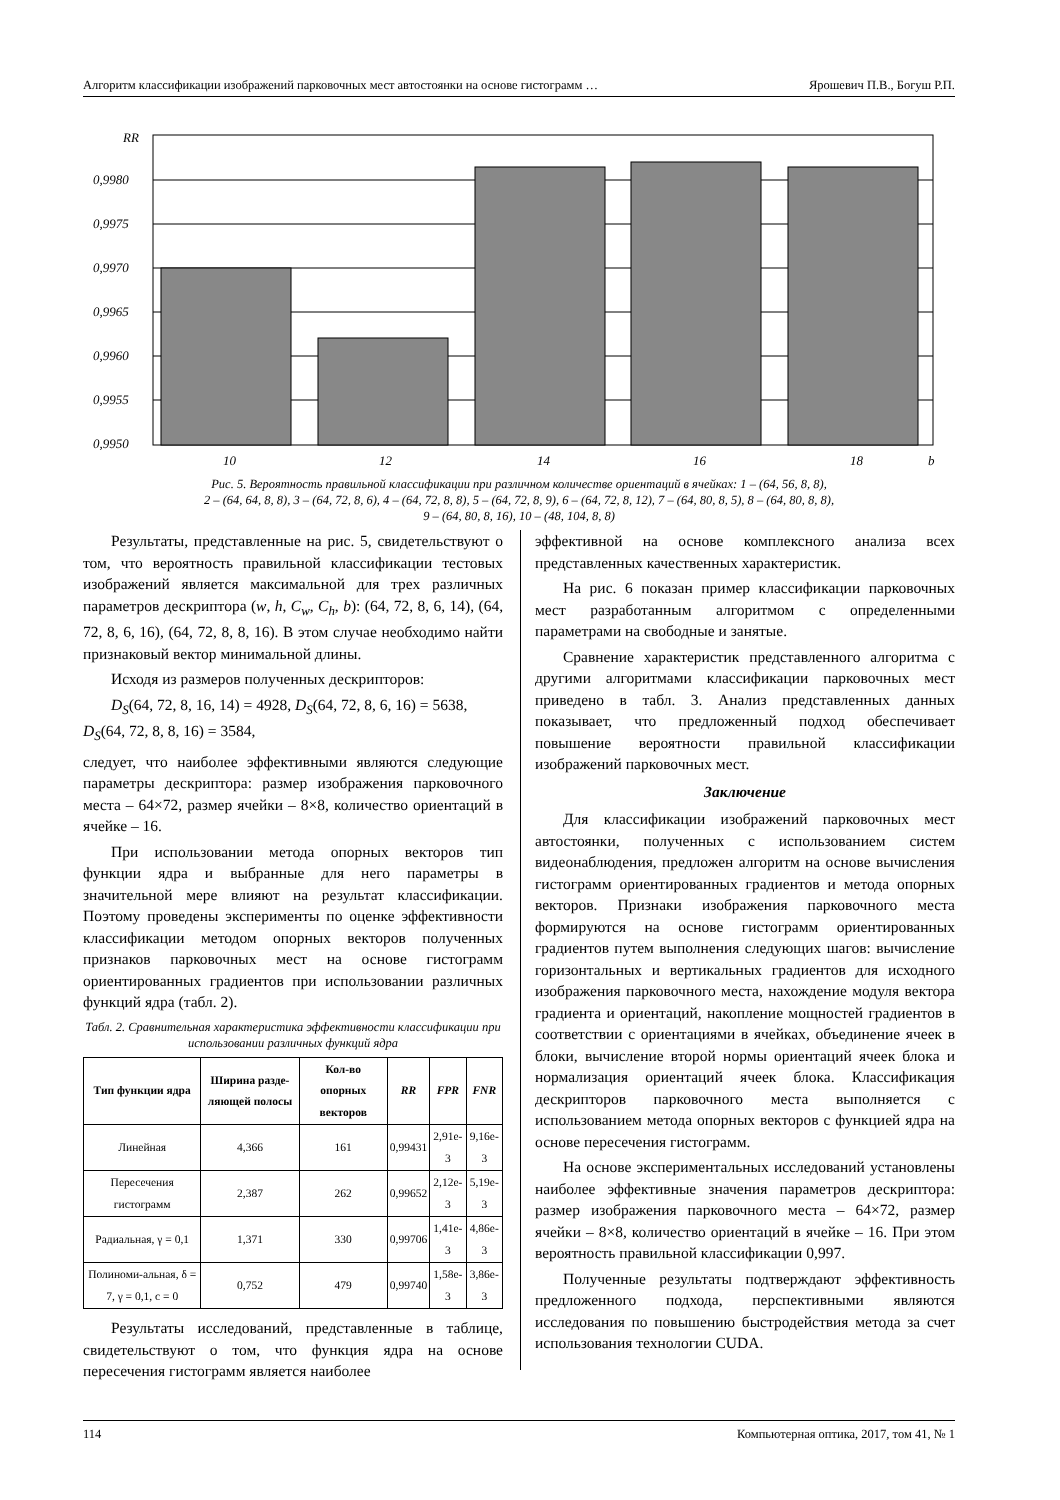Алгоритм классификации изображений парковочных мест автостоянки на основе гистограмм … Ярошевич П.В., Богуш Р.П.
RR
0,9980
0,9975
0,9970
0,9965
0,9960
0,9955
0,9950
10
12
14
16
18
b
Рис. 5. Вероятность правильной классификации при различном количестве ориентаций в ячейках: 1 – (64, 56, 8, 8),
2 – (64, 64, 8, 8), 3 – (64, 72, 8, 6), 4 – (64, 72, 8, 8), 5 – (64, 72, 8, 9), 6 – (64, 72, 8, 12), 7 – (64, 80, 8, 5), 8 – (64, 80, 8, 8),
9 – (64, 80, 8, 16), 10 – (48, 104, 8, 8)
Результаты, представленные на рис. 5, свидетельствуют о том, что вероятность правильной классификации тестовых изображений является максимальной для трех различных параметров дескриптора (w, h, C<sub>w</sub>, C<sub>h</sub>, b): (64, 72, 8, 6, 14), (64, 72, 8, 6, 16), (64, 72, 8, 8, 16). В этом случае необходимо найти признаковый вектор минимальной длины.
Исходя из размеров полученных дескрипторов:
D<sub>S</sub>(64, 72, 8, 16, 14) = 4928, D<sub>S</sub>(64, 72, 8, 6, 16) = 5638,
D<sub>S</sub>(64, 72, 8, 8, 16) = 3584,
следует, что наиболее эффективными являются следующие параметры дескриптора: размер изображения парковочного места – 64×72, размер ячейки – 8×8, количество ориентаций в ячейке – 16.
При использовании метода опорных векторов тип функции ядра и выбранные для него параметры в значительной мере влияют на результат классификации. Поэтому проведены эксперименты по оценке эффективности классификации методом опорных векторов полученных признаков парковочных мест на основе гистограмм ориентированных градиентов при использовании различных функций ядра (табл. 2).
Табл. 2. Сравнительная характеристика эффективности классификации при использовании различных функций ядра
| Тип функции ядра | Ширина разде-ляющей полосы | Кол-во опорных векторов | RR | FPR | FNR |
| --- | --- | --- | --- | --- | --- |
| Линейная | 4,366 | 161 | 0,99431 | 2,91e-3 | 9,16e-3 |
| Пересечения гистограмм | 2,387 | 262 | 0,99652 | 2,12e-3 | 5,19e-3 |
| Радиальная, γ = 0,1 | 1,371 | 330 | 0,99706 | 1,41e-3 | 4,86e-3 |
| Полиноми-альная, δ = 7, γ = 0,1, c = 0 | 0,752 | 479 | 0,99740 | 1,58e-3 | 3,86e-3 |
Результаты исследований, представленные в таблице, свидетельствуют о том, что функция ядра на основе пересечения гистограмм является наиболее
эффективной на основе комплексного анализа всех представленных качественных характеристик.
На рис. 6 показан пример классификации парковочных мест разработанным алгоритмом с определенными параметрами на свободные и занятые.
Сравнение характеристик представленного алгоритма с другими алгоритмами классификации парковочных мест приведено в табл. 3. Анализ представленных данных показывает, что предложенный подход обеспечивает повышение вероятности правильной классификации изображений парковочных мест.
Заключение
Для классификации изображений парковочных мест автостоянки, полученных с использованием систем видеонаблюдения, предложен алгоритм на основе вычисления гистограмм ориентированных градиентов и метода опорных векторов. Признаки изображения парковочного места формируются на основе гистограмм ориентированных градиентов путем выполнения следующих шагов: вычисление горизонтальных и вертикальных градиентов для исходного изображения парковочного места, нахождение модуля вектора градиента и ориентаций, накопление мощностей градиентов в соответствии с ориентациями в ячейках, объединение ячеек в блоки, вычисление второй нормы ориентаций ячеек блока и нормализация ориентаций ячеек блока. Классификация дескрипторов парковочного места выполняется с использованием метода опорных векторов с функцией ядра на основе пересечения гистограмм.
На основе экспериментальных исследований установлены наиболее эффективные значения параметров дескриптора: размер изображения парковочного места – 64×72, размер ячейки – 8×8, количество ориентаций в ячейке – 16. При этом вероятность правильной классификации 0,997.
Полученные результаты подтверждают эффективность предложенного подхода, перспективными являются исследования по повышению быстродействия метода за счет использования технологии CUDA.
114 Компьютерная оптика, 2017, том 41, № 1